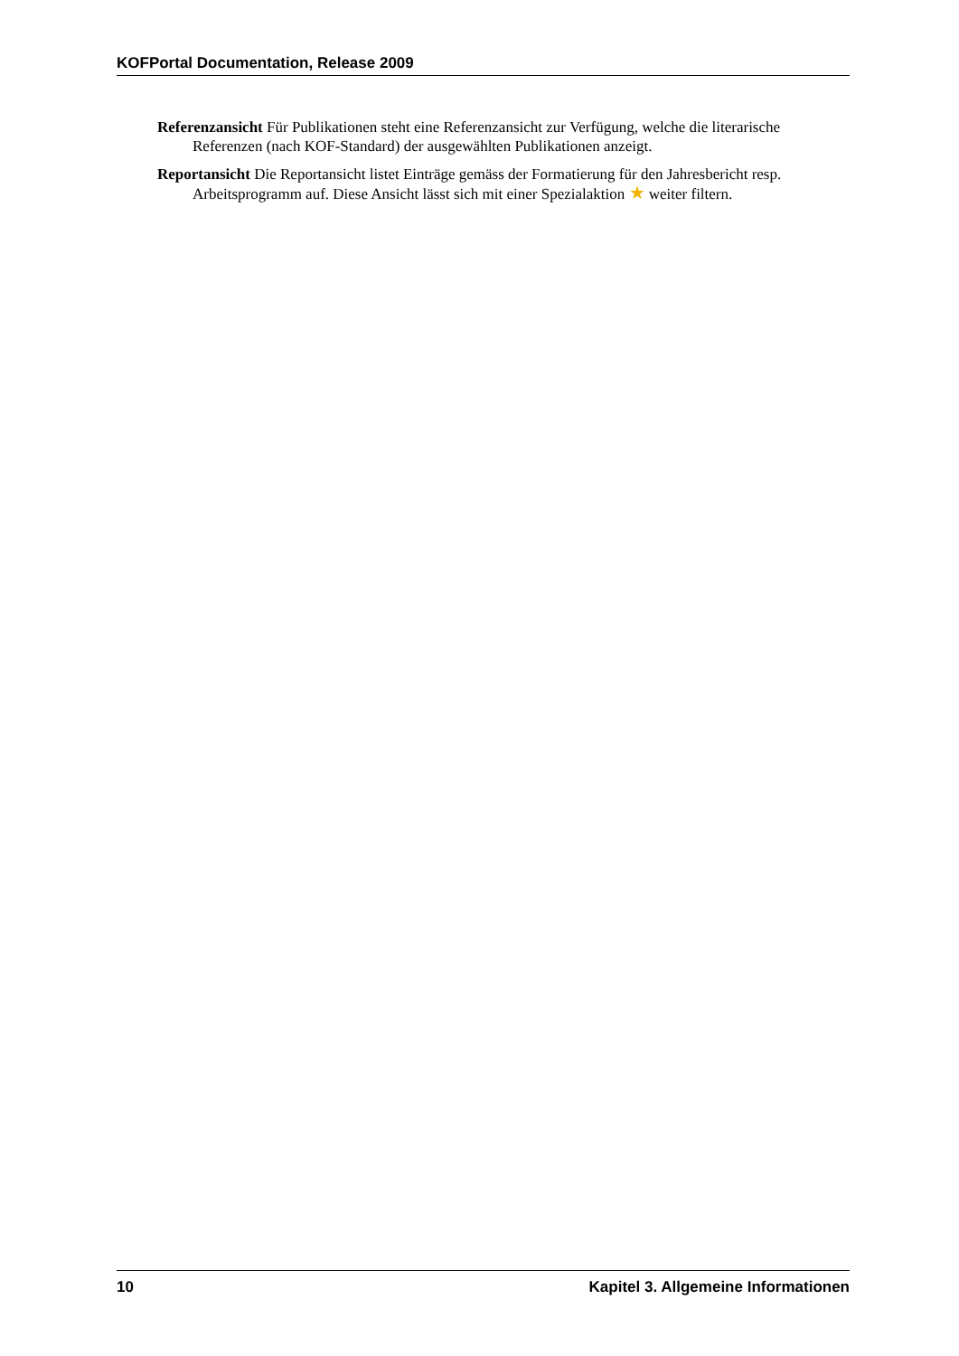KOFPortal Documentation, Release 2009
Referenzansicht Für Publikationen steht eine Referenzansicht zur Verfügung, welche die literarische Referenzen (nach KOF-Standard) der ausgewählten Publikationen anzeigt.
Reportansicht Die Reportansicht listet Einträge gemäss der Formatierung für den Jahresbericht resp. Arbeitsprogramm auf. Diese Ansicht lässt sich mit einer Spezialaktion ★ weiter filtern.
10 Kapitel 3. Allgemeine Informationen